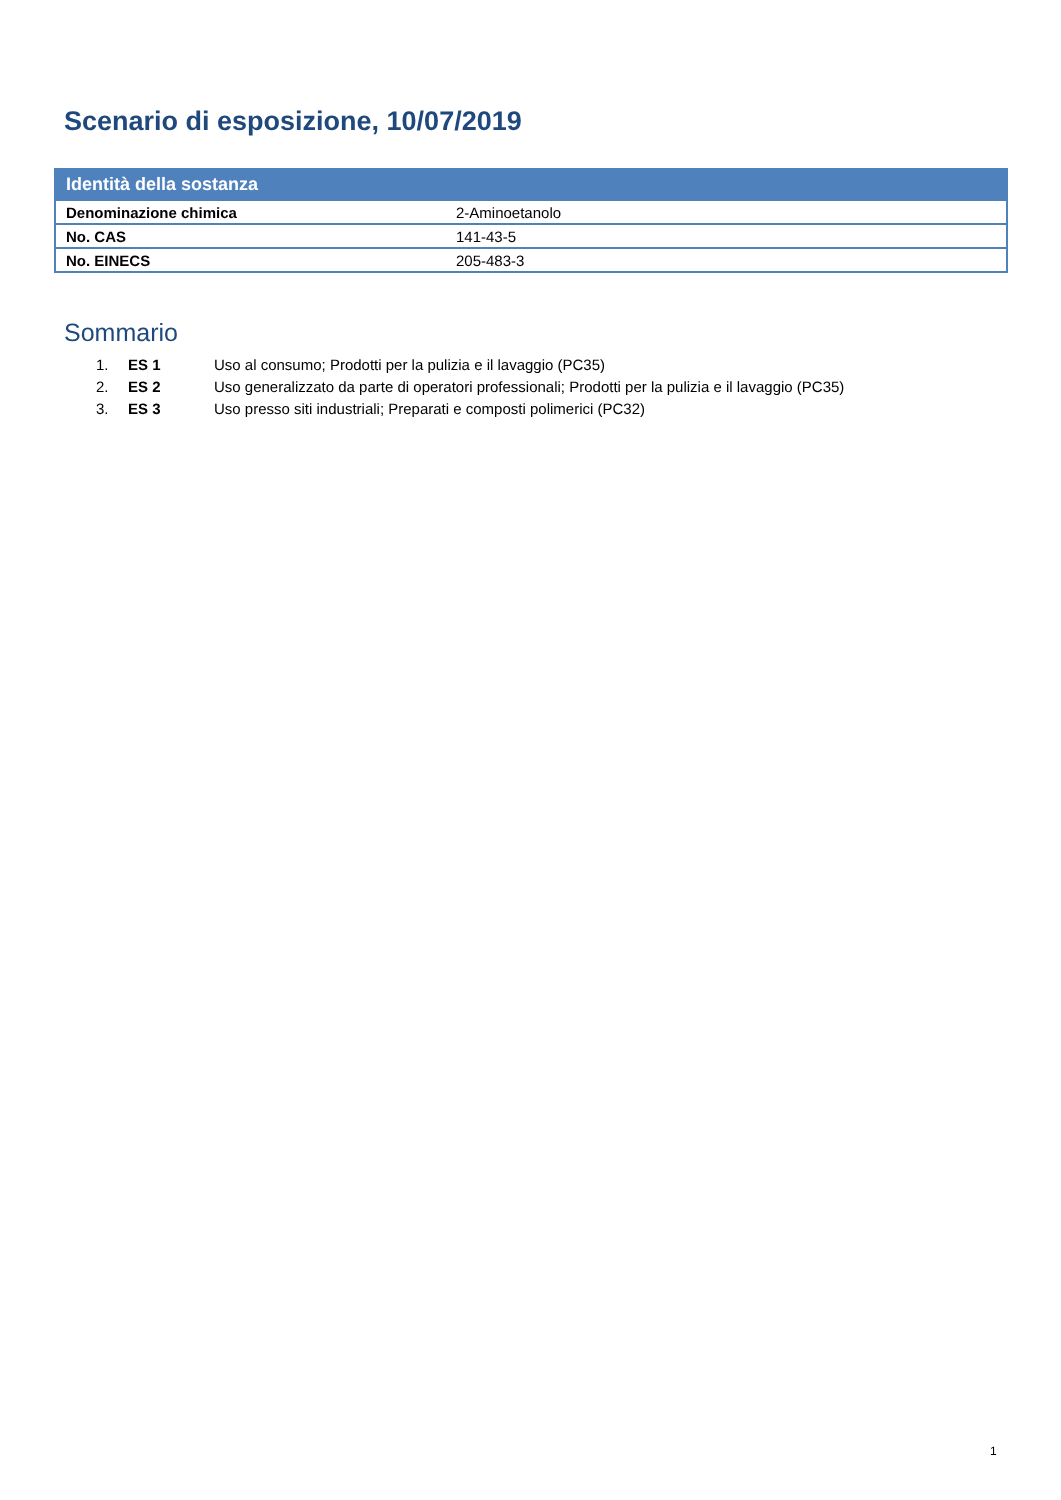Scenario di esposizione, 10/07/2019
| Identità della sostanza | |
| --- | --- |
| Denominazione chimica | 2-Aminoetanolo |
| No. CAS | 141-43-5 |
| No. EINECS | 205-483-3 |
Sommario
1. ES 1 Uso al consumo; Prodotti per la pulizia e il lavaggio (PC35)
2. ES 2 Uso generalizzato da parte di operatori professionali; Prodotti per la pulizia e il lavaggio (PC35)
3. ES 3 Uso presso siti industriali; Preparati e composti polimerici (PC32)
1